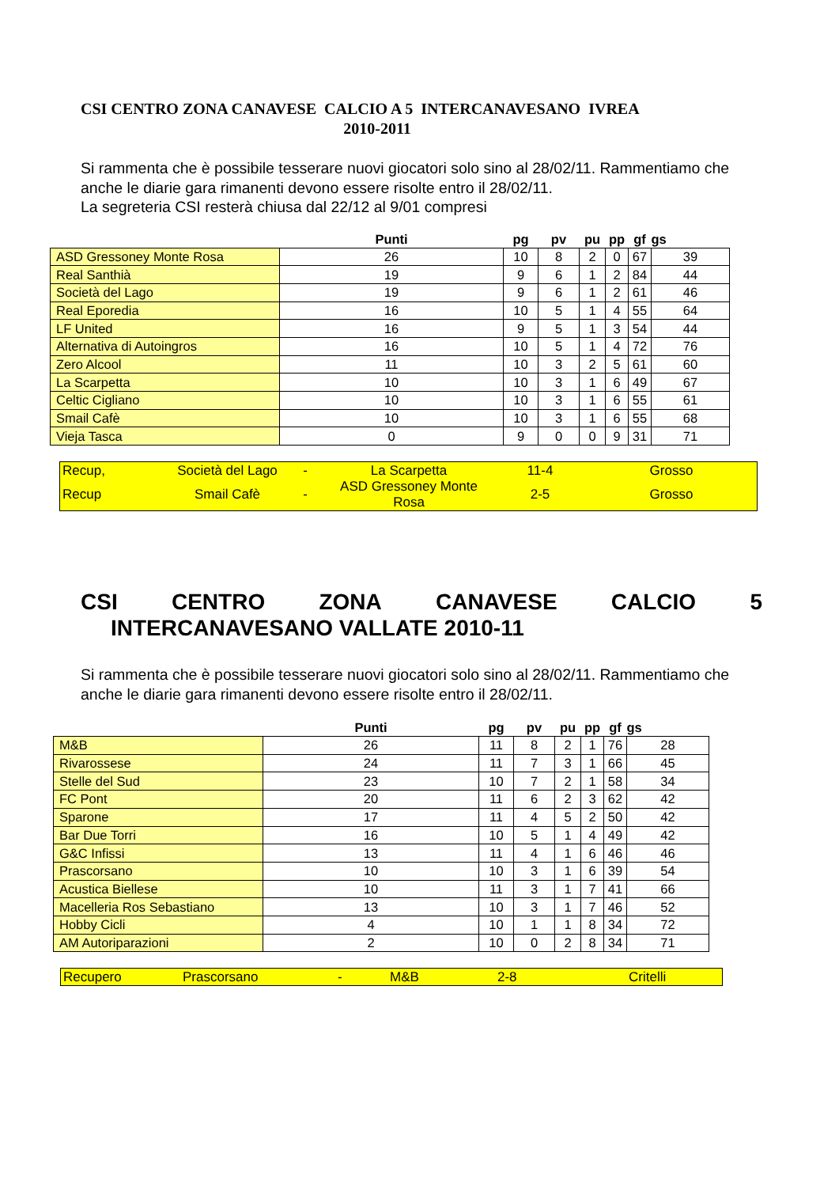CSI CENTRO ZONA CANAVESE CALCIO A 5 INTERCANAVESANO IVREA
2010-2011
Si rammenta che è possibile tesserare nuovi giocatori solo sino al 28/02/11. Rammentiamo che anche le diarie gara rimanenti devono essere risolte entro il 28/02/11.
La segreteria CSI resterà chiusa dal 22/12 al 9/01 compresi
| | Punti | pg | pv | pu | pp | gf | gs |
| --- | --- | --- | --- | --- | --- | --- | --- |
| ASD Gressoney Monte Rosa | 26 | 10 | 8 | 2 | 0 | 67 | 39 |
| Real Santhià | 19 | 9 | 6 | 1 | 2 | 84 | 44 |
| Società del Lago | 19 | 9 | 6 | 1 | 2 | 61 | 46 |
| Real Eporedia | 16 | 10 | 5 | 1 | 4 | 55 | 64 |
| LF United | 16 | 9 | 5 | 1 | 3 | 54 | 44 |
| Alternativa di Autoingros | 16 | 10 | 5 | 1 | 4 | 72 | 76 |
| Zero Alcool | 11 | 10 | 3 | 2 | 5 | 61 | 60 |
| La Scarpetta | 10 | 10 | 3 | 1 | 6 | 49 | 67 |
| Celtic Cigliano | 10 | 10 | 3 | 1 | 6 | 55 | 61 |
| Smail Cafè | 10 | 10 | 3 | 1 | 6 | 55 | 68 |
| Vieja Tasca | 0 | 9 | 0 | 0 | 9 | 31 | 71 |
| Recup, | Società del Lago | - | La Scarpetta | 11-4 | Grosso |
| Recup | Smail Cafè | - | ASD Gressoney Monte Rosa | 2-5 | Grosso |
CSI CENTRO ZONA CANAVESE CALCIO 5
INTERCANAVESANO VALLATE 2010-11
Si rammenta che è possibile tesserare nuovi giocatori solo sino al 28/02/11. Rammentiamo che anche le diarie gara rimanenti devono essere risolte entro il 28/02/11.
| | Punti | pg | pv | pu | pp | gf | gs |
| --- | --- | --- | --- | --- | --- | --- | --- |
| M&B | 26 | 11 | 8 | 2 | 1 | 76 | 28 |
| Rivarossese | 24 | 11 | 7 | 3 | 1 | 66 | 45 |
| Stelle del Sud | 23 | 10 | 7 | 2 | 1 | 58 | 34 |
| FC Pont | 20 | 11 | 6 | 2 | 3 | 62 | 42 |
| Sparone | 17 | 11 | 4 | 5 | 2 | 50 | 42 |
| Bar Due Torri | 16 | 10 | 5 | 1 | 4 | 49 | 42 |
| G&C Infissi | 13 | 11 | 4 | 1 | 6 | 46 | 46 |
| Prascorsano | 10 | 10 | 3 | 1 | 6 | 39 | 54 |
| Acustica Biellese | 10 | 11 | 3 | 1 | 7 | 41 | 66 |
| Macelleria Ros Sebastiano | 13 | 10 | 3 | 1 | 7 | 46 | 52 |
| Hobby Cicli | 4 | 10 | 1 | 1 | 8 | 34 | 72 |
| AM Autoriparazioni | 2 | 10 | 0 | 2 | 8 | 34 | 71 |
| Recupero | Prascorsano | - | M&B | 2-8 | Critelli |